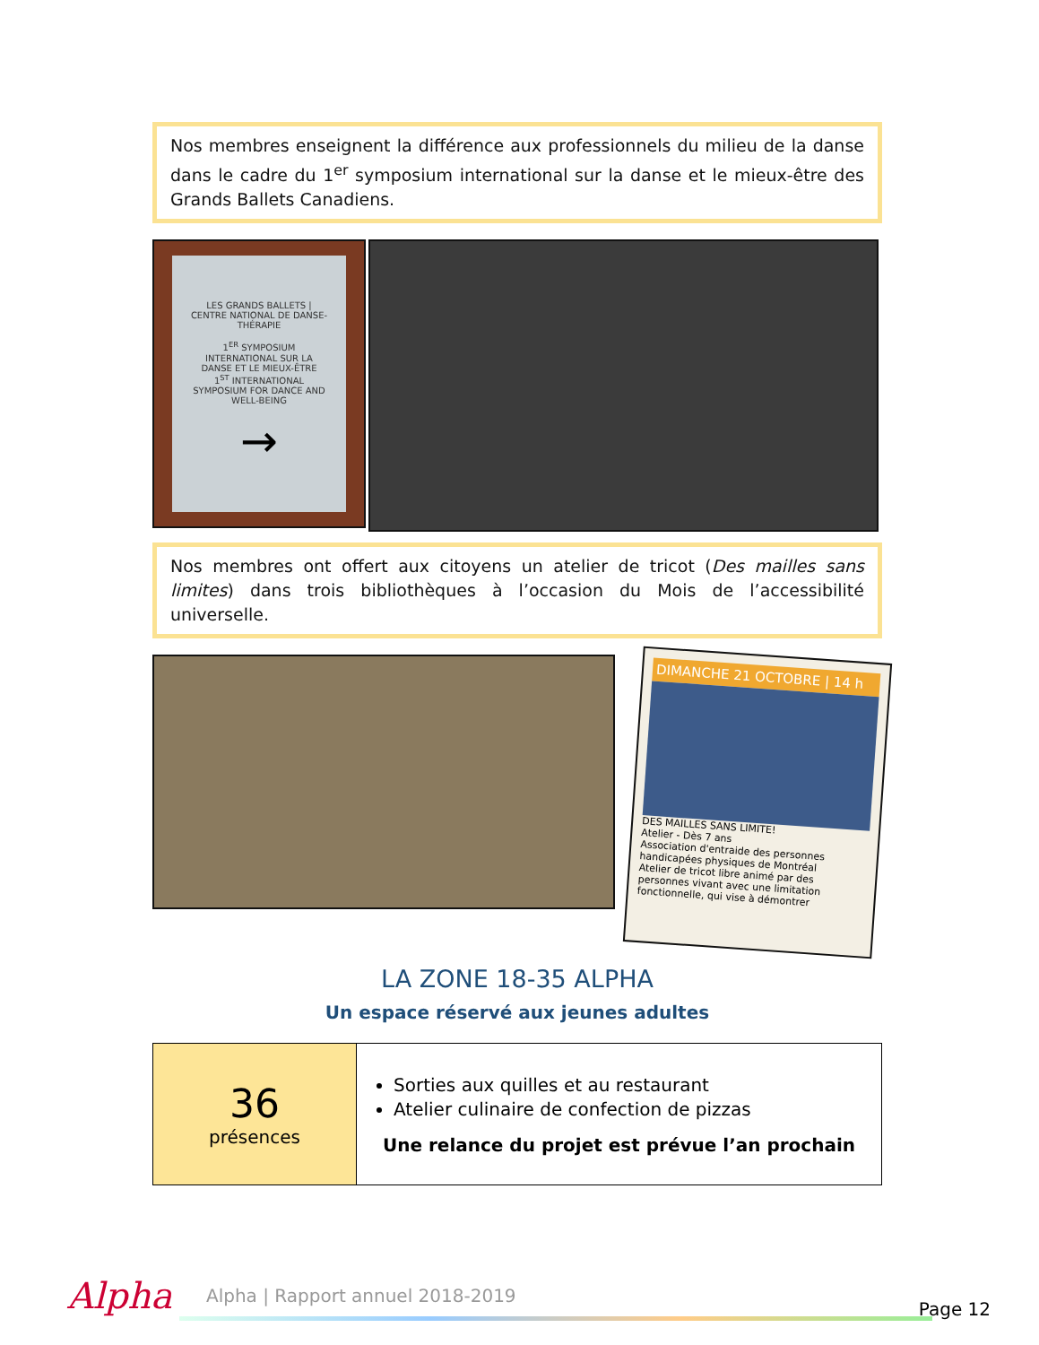Nos membres enseignent la différence aux professionnels du milieu de la danse dans le cadre du 1<sup>er</sup> symposium international sur la danse et le mieux-être des Grands Ballets Canadiens.
LES GRANDS BALLETS | CENTRE NATIONAL DE DANSE-THÉRAPIE
1<sup>ER</sup> SYMPOSIUM INTERNATIONAL SUR LA DANSE ET LE MIEUX-ÊTRE
1<sup>ST</sup> INTERNATIONAL SYMPOSIUM FOR DANCE AND WELL-BEING
→
Nos membres ont offert aux citoyens un atelier de tricot (Des mailles sans limites) dans trois bibliothèques à l’occasion du Mois de l’accessibilité universelle.
DIMANCHE 21 OCTOBRE | 14 h
DES MAILLES SANS LIMITE!
Atelier - Dès 7 ans
Association d'entraide des personnes handicapées physiques de Montréal
Atelier de tricot libre animé par des personnes vivant avec une limitation fonctionnelle, qui vise à démontrer
LA ZONE 18-35 ALPHA
Un espace réservé aux jeunes adultes
| 36 présences | Sorties aux quilles et au restaurant Atelier culinaire de confection de pizzas Une relance du projet est prévue l’an prochain |
Alpha
Alpha | Rapport annuel 2018-2019
Page 12